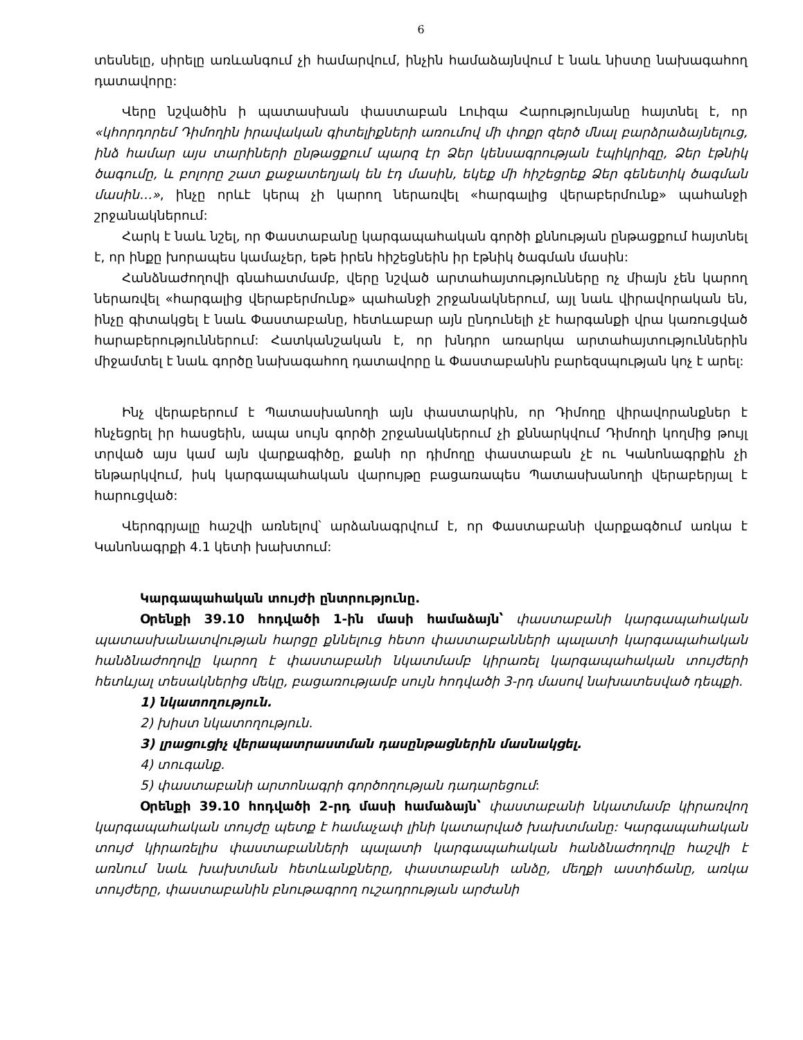6
տեսնելը, սիրելը առևանգում չի համարվում, ինչին համաձայնվում է նաև նիստը նախագահող դատավորը:
Վերը նշվածին ի պատասխան փաստաբան Լուիզա Հարությունյանը հայտնել է, որ «կհորդորեմ Դիմողին իրավական գիտելիքների առումով մի փոքր զերծ մնալ բարձրաձայնելուց, ինձ համար այս տարիների ընթացքում պարզ էր Ձեր կենսագրության էպիկրիզը, Ձեր էթնիկ ծագումը, և բոլորը շատ քաջատեղյակ են էդ մասին, եկեք մի հիշեցրեք Ձեր գենետիկ ծագման մասին…», ինչը որևէ կերպ չի կարող ներառվել «հարգալից վերաբերմունք» պահանջի շրջանակներում:
Հարկ է նաև նշել, որ Փաստաբանը կարգապահական գործի քննության ընթացքում հայտնել է, որ ինքը խորապես կամաչեր, եթե իրեն հիշեցնեին իր էթնիկ ծագման մասին:
Հանձնաժողովի գնահատմամբ, վերը նշված արտահայտությունները ոչ միայն չեն կարող ներառվել «հարգալից վերաբերմունք» պահանջի շրջանակներում, այլ նաև վիրավորական են, ինչը գիտակցել է նաև Փաստաբանը, հետևաբար այն ընդունելի չէ հարգանքի վրա կառուցված հարաբերություններում: Հատկանշական է, որ խնդրո առարկա արտահայտություններին միջամտել է նաև գործը նախագահող դատավորը և Փաստաբանին բարեզսպության կոչ է արել:
Ինչ վերաբերում է Պատասխանողի այն փաստարկին, որ Դիմողը վիրավորանքներ է հնչեցրել իր հասցեին, ապա սույն գործի շրջանակներում չի քննարկվում Դիմողի կողմից թույլ տրված այս կամ այն վարքագիծը, քանի որ դիմողը փաստաբան չէ ու Կանոնագրքին չի ենթարկվում, իսկ կարգապահական վարույթը բացառապես Պատասխանողի վերաբերյալ է հարուցված:
Վերոգրյալը հաշվի առնելով՝ արձանագրվում է, որ Փաստաբանի վարքագծում առկա է Կանոնագրքի 4.1 կետի խախտում:
Կարգապահական տույժի ընտրությունը.
Օրենքի 39.10 հոդվածի 1-ին մասի համաձայն՝ փաստաբանի կարգապահական պատասխանատվության հարցը քննելուց հետո փաստաբանների պալատի կարգապահական հանձնաժողովը կարող է փաստաբանի նկատմամբ կիրառել կարգապահական տույժերի հետևյալ տեսակներից մեկը, բացառությամբ սույն հոդվածի 3-րդ մասով նախատեսված դեպքի.
1) նկատողություն.
2) խիստ նկատողություն.
3) լրացուցիչ վերապատրաստման դասընթացներին մասնակցել.
4) տուգանք.
5) փաստաբանի արտոնագրի գործողության դադարեցում:
Օրենքի 39.10 հոդվածի 2-րդ մասի համաձայն՝ փաստաբանի նկատմամբ կիրառվող կարգապահական տույժը պետք է համաչափ լինի կատարված խախտմանը: Կարգապահական տույժ կիրառելիս փաստաբանների պալատի կարգապահական հանձնաժողովը հաշվի է առնում նաև խախտման հետևանքները, փաստաբանի անձը, մեղքի աստիճանը, առկա տույժերը, փաստաբանին բնութագրող ուշադրության արժանի